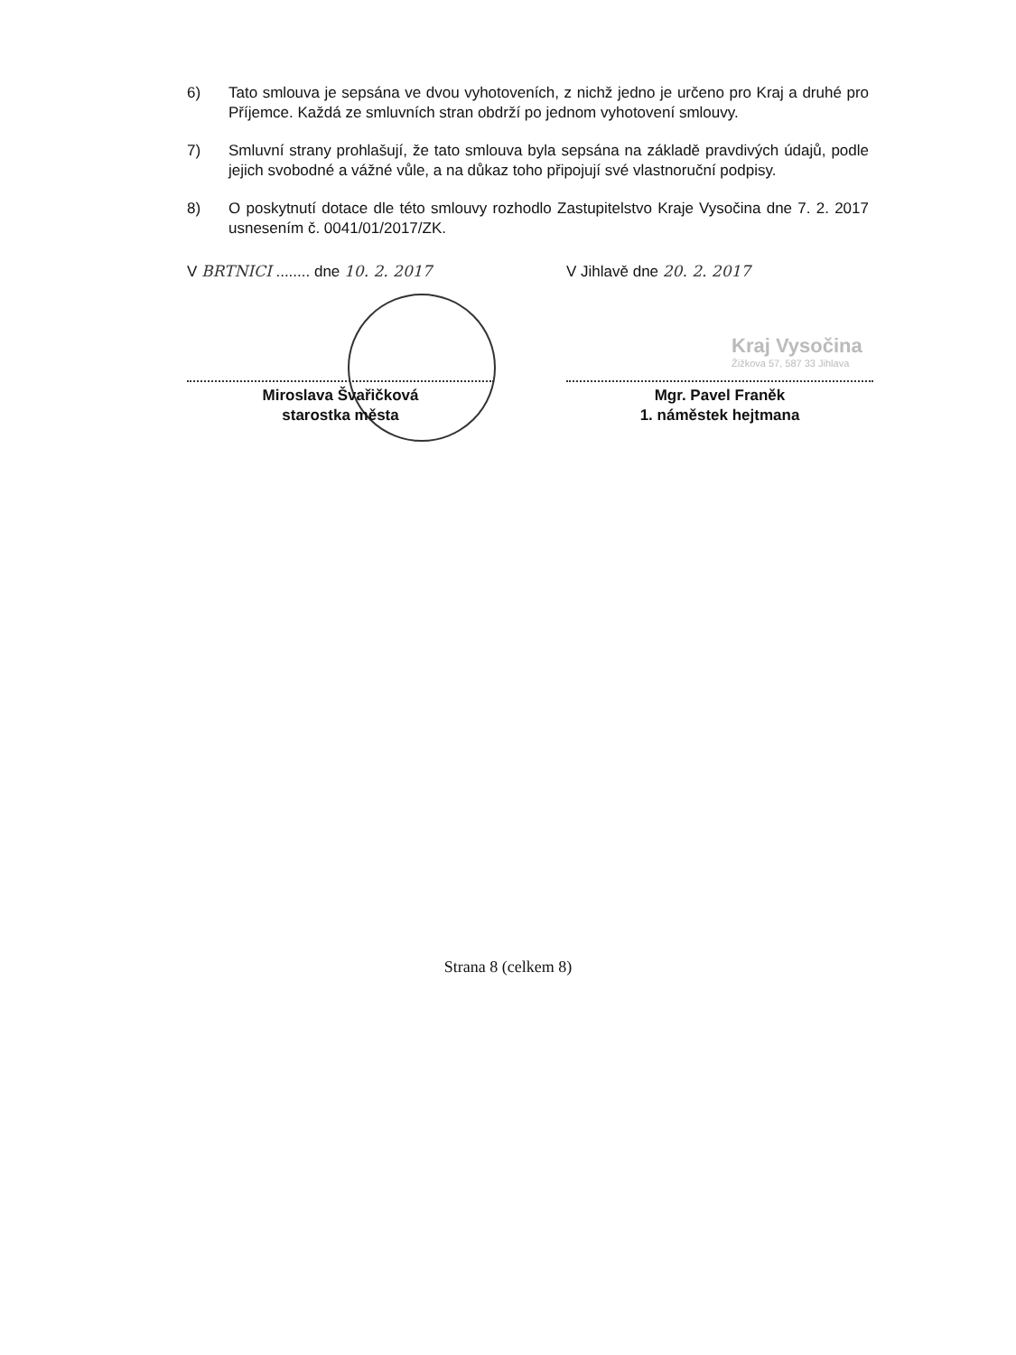6) Tato smlouva je sepsána ve dvou vyhotoveních, z nichž jedno je určeno pro Kraj a druhé pro Příjemce. Každá ze smluvních stran obdrží po jednom vyhotovení smlouvy.
7) Smluvní strany prohlašují, že tato smlouva byla sepsána na základě pravdivých údajů, podle jejich svobodné a vážné vůle, a na důkaz toho připojují své vlastnoruční podpisy.
8) O poskytnutí dotace dle této smlouvy rozhodlo Zastupitelstvo Kraje Vysočina dne 7. 2. 2017 usnesením č. 0041/01/2017/ZK.
Kraj Vysočina
Žižkova 57, 587 33 Jihlava
V BRTNICI ........ dne 10. 2. 2017
Miroslava Švařičková
starostka města
V Jihlavě dne 20. 2. 2017
Mgr. Pavel Franěk
1. náměstek hejtmana
Strana 8 (celkem 8)